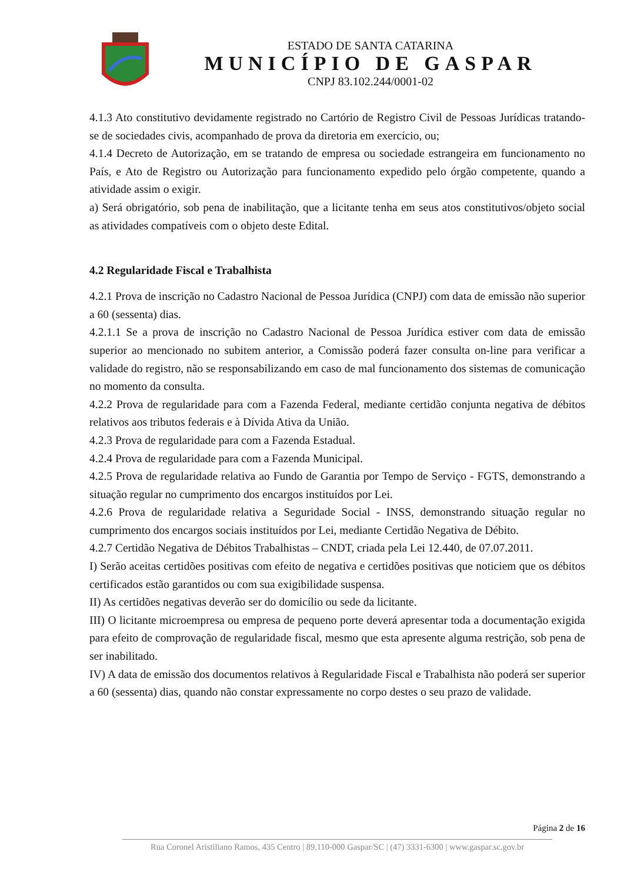ESTADO DE SANTA CATARINA
MUNICÍPIO DE GASPAR
CNPJ 83.102.244/0001-02
4.1.3 Ato constitutivo devidamente registrado no Cartório de Registro Civil de Pessoas Jurídicas tratando-se de sociedades civis, acompanhado de prova da diretoria em exercício, ou;
4.1.4 Decreto de Autorização, em se tratando de empresa ou sociedade estrangeira em funcionamento no País, e Ato de Registro ou Autorização para funcionamento expedido pelo órgão competente, quando a atividade assim o exigir.
a) Será obrigatório, sob pena de inabilitação, que a licitante tenha em seus atos constitutivos/objeto social as atividades compatíveis com o objeto deste Edital.
4.2 Regularidade Fiscal e Trabalhista
4.2.1 Prova de inscrição no Cadastro Nacional de Pessoa Jurídica (CNPJ) com data de emissão não superior a 60 (sessenta) dias.
4.2.1.1 Se a prova de inscrição no Cadastro Nacional de Pessoa Jurídica estiver com data de emissão superior ao mencionado no subitem anterior, a Comissão poderá fazer consulta on-line para verificar a validade do registro, não se responsabilizando em caso de mal funcionamento dos sistemas de comunicação no momento da consulta.
4.2.2 Prova de regularidade para com a Fazenda Federal, mediante certidão conjunta negativa de débitos relativos aos tributos federais e à Dívida Ativa da União.
4.2.3 Prova de regularidade para com a Fazenda Estadual.
4.2.4 Prova de regularidade para com a Fazenda Municipal.
4.2.5 Prova de regularidade relativa ao Fundo de Garantia por Tempo de Serviço - FGTS, demonstrando a situação regular no cumprimento dos encargos instituídos por Lei.
4.2.6 Prova de regularidade relativa a Seguridade Social - INSS, demonstrando situação regular no cumprimento dos encargos sociais instituídos por Lei, mediante Certidão Negativa de Débito.
4.2.7 Certidão Negativa de Débitos Trabalhistas – CNDT, criada pela Lei 12.440, de 07.07.2011.
I) Serão aceitas certidões positivas com efeito de negativa e certidões positivas que noticiem que os débitos certificados estão garantidos ou com sua exigibilidade suspensa.
II) As certidões negativas deverão ser do domicílio ou sede da licitante.
III) O licitante microempresa ou empresa de pequeno porte deverá apresentar toda a documentação exigida para efeito de comprovação de regularidade fiscal, mesmo que esta apresente alguma restrição, sob pena de ser inabilitado.
IV) A data de emissão dos documentos relativos à Regularidade Fiscal e Trabalhista não poderá ser superior a 60 (sessenta) dias, quando não constar expressamente no corpo destes o seu prazo de validade.
Página 2 de 16
Rua Coronel Aristiliano Ramos, 435 Centro | 89.110-000 Gaspar/SC | (47) 3331-6300 | www.gaspar.sc.gov.br